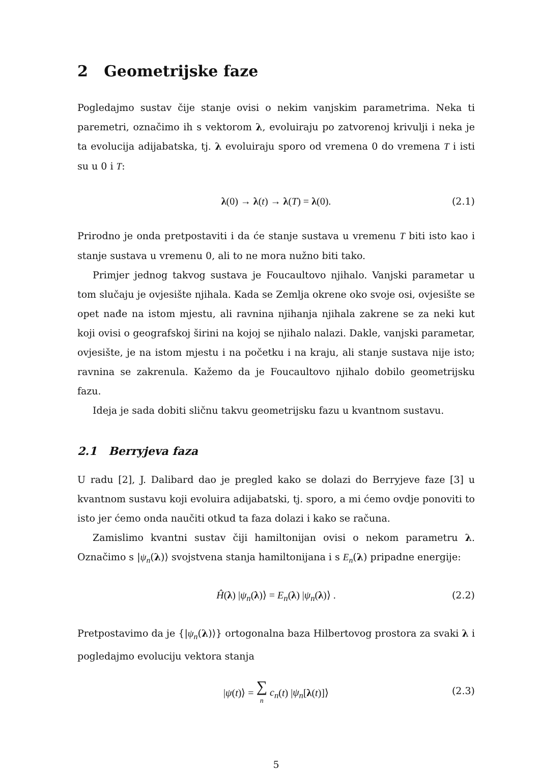2 Geometrijske faze
Pogledajmo sustav čije stanje ovisi o nekim vanjskim parametrima. Neka ti paremetri, označimo ih s vektorom λ, evoluiraju po zatvorenoj krivulji i neka je ta evolucija adijabatska, tj. λ evoluiraju sporo od vremena 0 do vremena T i isti su u 0 i T:
λ(0) → λ(t) → λ(T) = λ(0). (2.1)
Prirodno je onda pretpostaviti i da će stanje sustava u vremenu T biti isto kao i stanje sustava u vremenu 0, ali to ne mora nužno biti tako.
Primjer jednog takvog sustava je Foucaultovo njihalo. Vanjski parametar u tom slučaju je ovjesište njihala. Kada se Zemlja okrene oko svoje osi, ovjesište se opet nađe na istom mjestu, ali ravnina njihanja njihala zakrene se za neki kut koji ovisi o geografskoj širini na kojoj se njihalo nalazi. Dakle, vanjski parametar, ovjesište, je na istom mjestu i na početku i na kraju, ali stanje sustava nije isto; ravnina se zakrenula. Kažemo da je Foucaultovo njihalo dobilo geometrijsku fazu.
Ideja je sada dobiti sličnu takvu geometrijsku fazu u kvantnom sustavu.
2.1 Berryjeva faza
U radu [2], J. Dalibard dao je pregled kako se dolazi do Berryjeve faze [3] u kvantnom sustavu koji evoluira adijabatski, tj. sporo, a mi ćemo ovdje ponoviti to isto jer ćemo onda naučiti otkud ta faza dolazi i kako se računa.
Zamislimo kvantni sustav čiji hamiltonijan ovisi o nekom parametru λ. Označimo s |ψ<sub>n</sub>(λ)⟩ svojstvena stanja hamiltonijana i s E<sub>n</sub>(λ) pripadne energije:
Ĥ(λ) |ψ<sub>n</sub>(λ)⟩ = E<sub>n</sub>(λ) |ψ<sub>n</sub>(λ)⟩ . (2.2)
Pretpostavimo da je {|ψ<sub>n</sub>(λ)⟩} ortogonalna baza Hilbertovog prostora za svaki λ i pogledajmo evoluciju vektora stanja
|ψ(t)⟩ = ∑
n c<sub>n</sub>(t) |ψ<sub>n</sub>[λ(t)]⟩ (2.3)
5